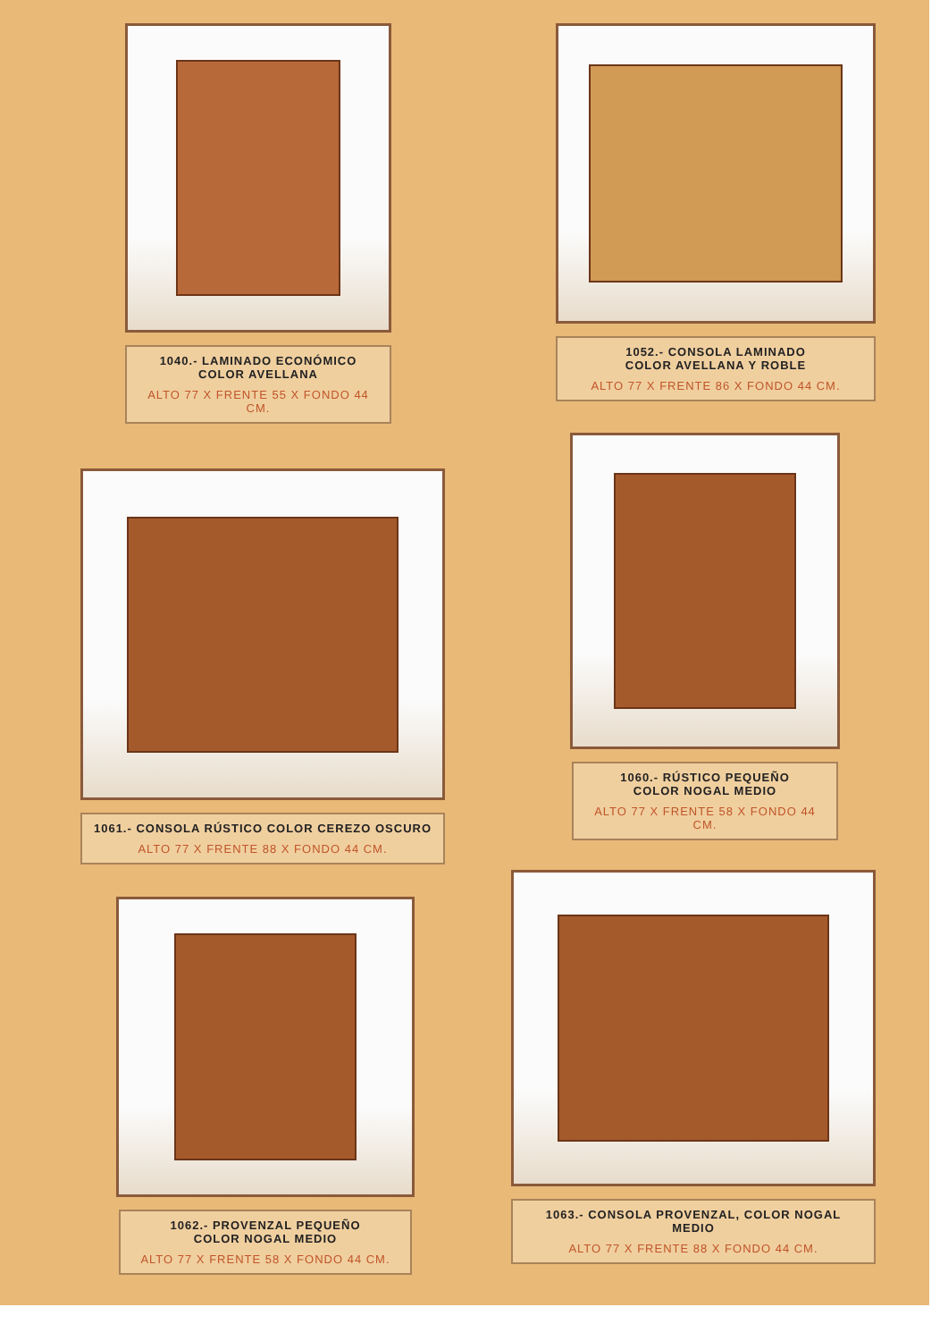1040.- LAMINADO ECONÓMICO
COLOR AVELLANA
ALTO 77 X FRENTE 55 X FONDO 44 CM.
1052.- CONSOLA LAMINADO
COLOR AVELLANA Y ROBLE
ALTO 77 X FRENTE 86 X FONDO 44 CM.
1061.- CONSOLA RÚSTICO COLOR CEREZO OSCURO
ALTO 77 X FRENTE 88 X FONDO 44 CM.
1060.- RÚSTICO PEQUEÑO
COLOR NOGAL MEDIO
ALTO 77 X FRENTE 58 X FONDO 44 CM.
1062.- PROVENZAL PEQUEÑO
COLOR NOGAL MEDIO
ALTO 77 X FRENTE 58 X FONDO 44 CM.
1063.- CONSOLA PROVENZAL, COLOR NOGAL MEDIO
ALTO 77 X FRENTE 88 X FONDO 44 CM.